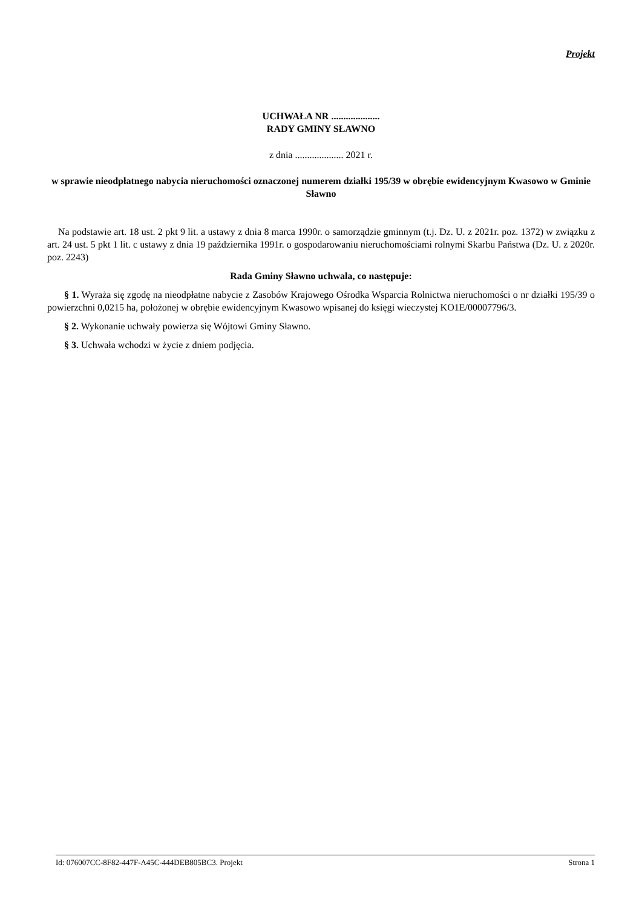Projekt
UCHWAŁA NR ....................
RADY GMINY SŁAWNO
z dnia .................... 2021 r.
w sprawie nieodpłatnego nabycia nieruchomości oznaczonej numerem działki 195/39 w obrębie ewidencyjnym Kwasowo w Gminie Sławno
Na podstawie art. 18 ust. 2 pkt 9 lit. a ustawy z dnia 8 marca 1990r. o samorządzie gminnym (t.j. Dz. U. z 2021r. poz. 1372) w związku z art. 24 ust. 5 pkt 1 lit. c ustawy z dnia 19 października 1991r. o gospodarowaniu nieruchomościami rolnymi Skarbu Państwa (Dz. U. z 2020r. poz. 2243)
Rada Gminy Sławno uchwala, co następuje:
§ 1. Wyraża się zgodę na nieodpłatne nabycie z Zasobów Krajowego Ośrodka Wsparcia Rolnictwa nieruchomości o nr działki 195/39 o powierzchni 0,0215 ha, położonej w obrębie ewidencyjnym Kwasowo wpisanej do księgi wieczystej KO1E/00007796/3.
§ 2. Wykonanie uchwały powierza się Wójtowi Gminy Sławno.
§ 3. Uchwała wchodzi w życie z dniem podjęcia.
Id: 076007CC-8F82-447F-A45C-444DEB805BC3. Projekt Strona 1